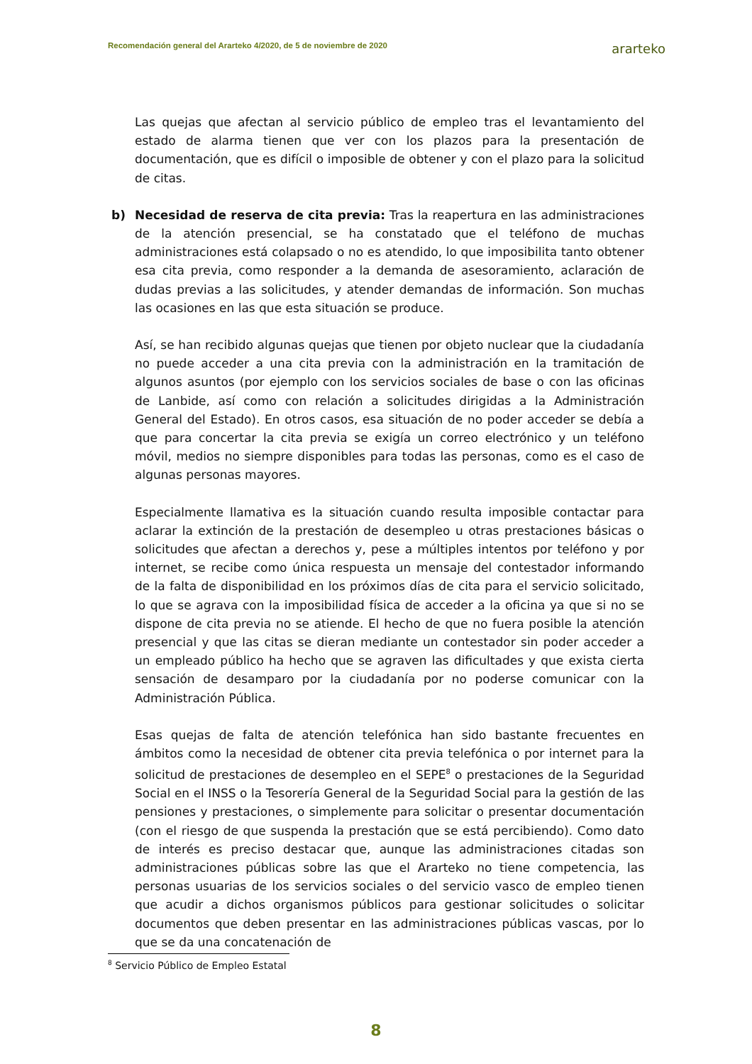Recomendación general del Ararteko 4/2020, de 5 de noviembre de 2020 ararteko
Las quejas que afectan al servicio público de empleo tras el levantamiento del estado de alarma tienen que ver con los plazos para la presentación de documentación, que es difícil o imposible de obtener y con el plazo para la solicitud de citas.
b) Necesidad de reserva de cita previa: Tras la reapertura en las administraciones de la atención presencial, se ha constatado que el teléfono de muchas administraciones está colapsado o no es atendido, lo que imposibilita tanto obtener esa cita previa, como responder a la demanda de asesoramiento, aclaración de dudas previas a las solicitudes, y atender demandas de información. Son muchas las ocasiones en las que esta situación se produce.
Así, se han recibido algunas quejas que tienen por objeto nuclear que la ciudadanía no puede acceder a una cita previa con la administración en la tramitación de algunos asuntos (por ejemplo con los servicios sociales de base o con las oficinas de Lanbide, así como con relación a solicitudes dirigidas a la Administración General del Estado). En otros casos, esa situación de no poder acceder se debía a que para concertar la cita previa se exigía un correo electrónico y un teléfono móvil, medios no siempre disponibles para todas las personas, como es el caso de algunas personas mayores.
Especialmente llamativa es la situación cuando resulta imposible contactar para aclarar la extinción de la prestación de desempleo u otras prestaciones básicas o solicitudes que afectan a derechos y, pese a múltiples intentos por teléfono y por internet, se recibe como única respuesta un mensaje del contestador informando de la falta de disponibilidad en los próximos días de cita para el servicio solicitado, lo que se agrava con la imposibilidad física de acceder a la oficina ya que si no se dispone de cita previa no se atiende. El hecho de que no fuera posible la atención presencial y que las citas se dieran mediante un contestador sin poder acceder a un empleado público ha hecho que se agraven las dificultades y que exista cierta sensación de desamparo por la ciudadanía por no poderse comunicar con la Administración Pública.
Esas quejas de falta de atención telefónica han sido bastante frecuentes en ámbitos como la necesidad de obtener cita previa telefónica o por internet para la solicitud de prestaciones de desempleo en el SEPE<sup>8</sup> o prestaciones de la Seguridad Social en el INSS o la Tesorería General de la Seguridad Social para la gestión de las pensiones y prestaciones, o simplemente para solicitar o presentar documentación (con el riesgo de que suspenda la prestación que se está percibiendo). Como dato de interés es preciso destacar que, aunque las administraciones citadas son administraciones públicas sobre las que el Ararteko no tiene competencia, las personas usuarias de los servicios sociales o del servicio vasco de empleo tienen que acudir a dichos organismos públicos para gestionar solicitudes o solicitar documentos que deben presentar en las administraciones públicas vascas, por lo que se da una concatenación de
<sup>8</sup> Servicio Público de Empleo Estatal
8